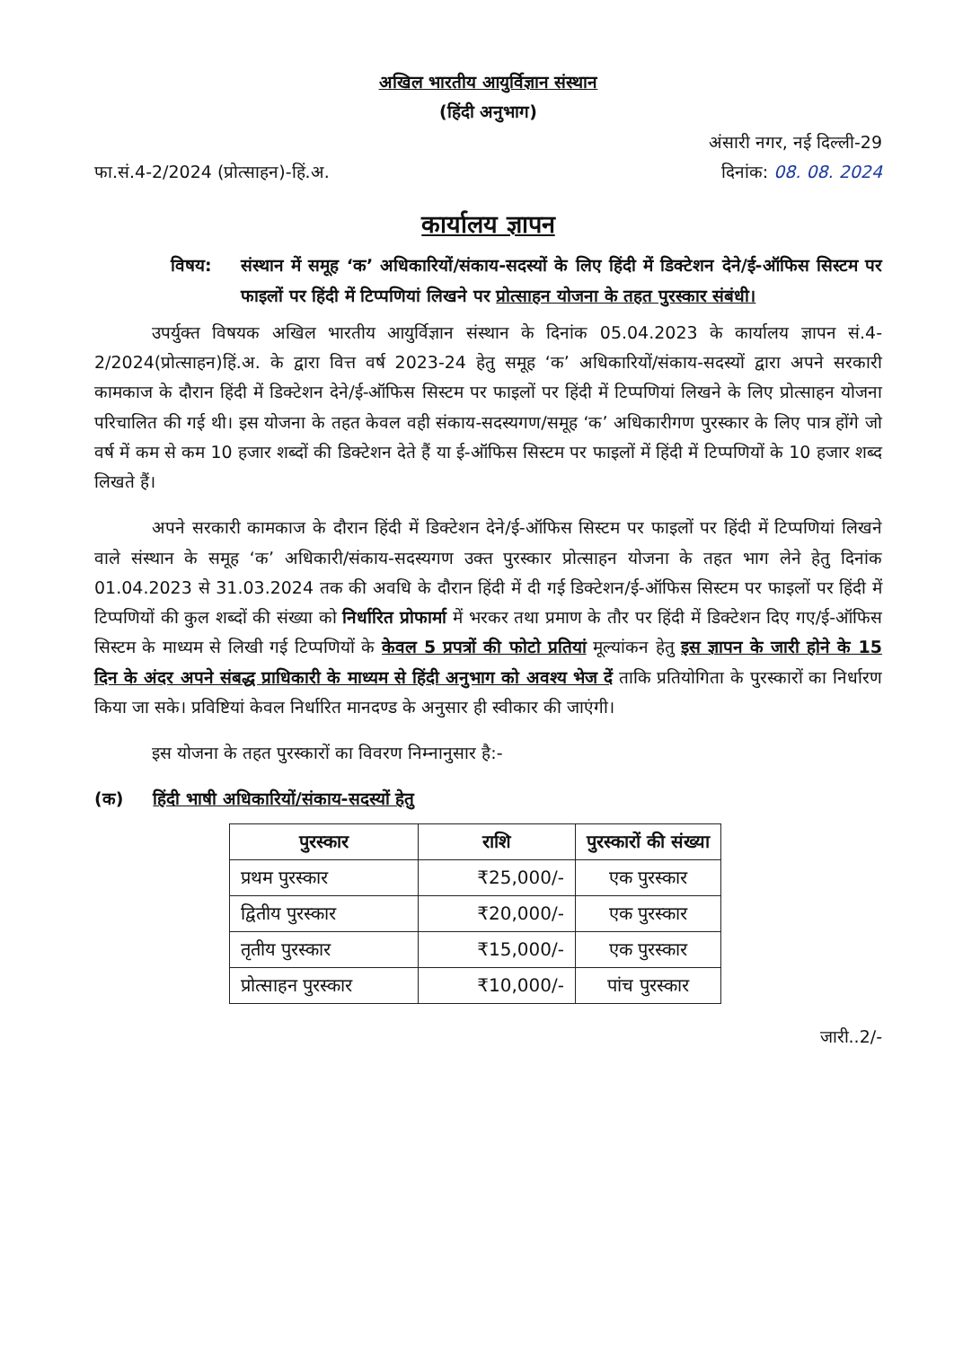अखिल भारतीय आयुर्विज्ञान संस्थान
(हिंदी अनुभाग)
अंसारी नगर, नई दिल्ली-29
फा.सं.4-2/2024 (प्रोत्साहन)-हिं.अ. दिनांक: 08. 08. 2024
कार्यालय ज्ञापन
विषय: संस्थान में समूह ‘क’ अधिकारियों/संकाय-सदस्यों के लिए हिंदी में डिक्टेशन देने/ई-ऑफिस सिस्टम पर फाइलों पर हिंदी में टिप्पणियां लिखने पर प्रोत्साहन योजना के तहत पुरस्कार संबंधी।
उपर्युक्त विषयक अखिल भारतीय आयुर्विज्ञान संस्थान के दिनांक 05.04.2023 के कार्यालय ज्ञापन सं.4-2/2024(प्रोत्साहन)हिं.अ. के द्वारा वित्त वर्ष 2023-24 हेतु समूह ‘क’ अधिकारियों/संकाय-सदस्यों द्वारा अपने सरकारी कामकाज के दौरान हिंदी में डिक्टेशन देने/ई-ऑफिस सिस्टम पर फाइलों पर हिंदी में टिप्पणियां लिखने के लिए प्रोत्साहन योजना परिचालित की गई थी। इस योजना के तहत केवल वही संकाय-सदस्यगण/समूह ‘क’ अधिकारीगण पुरस्कार के लिए पात्र होंगे जो वर्ष में कम से कम 10 हजार शब्दों की डिक्टेशन देते हैं या ई-ऑफिस सिस्टम पर फाइलों में हिंदी में टिप्पणियों के 10 हजार शब्द लिखते हैं।
अपने सरकारी कामकाज के दौरान हिंदी में डिक्टेशन देने/ई-ऑफिस सिस्टम पर फाइलों पर हिंदी में टिप्पणियां लिखने वाले संस्थान के समूह ‘क’ अधिकारी/संकाय-सदस्यगण उक्त पुरस्कार प्रोत्साहन योजना के तहत भाग लेने हेतु दिनांक 01.04.2023 से 31.03.2024 तक की अवधि के दौरान हिंदी में दी गई डिक्टेशन/ई-ऑफिस सिस्टम पर फाइलों पर हिंदी में टिप्पणियों की कुल शब्दों की संख्या को निर्धारित प्रोफार्मा में भरकर तथा प्रमाण के तौर पर हिंदी में डिक्टेशन दिए गए/ई-ऑफिस सिस्टम के माध्यम से लिखी गई टिप्पणियों के केवल 5 प्रपत्रों की फोटो प्रतियां मूल्यांकन हेतु इस ज्ञापन के जारी होने के 15 दिन के अंदर अपने संबद्ध प्राधिकारी के माध्यम से हिंदी अनुभाग को अवश्य भेज दें ताकि प्रतियोगिता के पुरस्कारों का निर्धारण किया जा सके। प्रविष्टियां केवल निर्धारित मानदण्ड के अनुसार ही स्वीकार की जाएंगी।
इस योजना के तहत पुरस्कारों का विवरण निम्नानुसार है:-
(क) हिंदी भाषी अधिकारियों/संकाय-सदस्यों हेतु
| पुरस्कार | राशि | पुरस्कारों की संख्या |
| --- | --- | --- |
| प्रथम पुरस्कार | ₹25,000/- | एक पुरस्कार |
| द्वितीय पुरस्कार | ₹20,000/- | एक पुरस्कार |
| तृतीय पुरस्कार | ₹15,000/- | एक पुरस्कार |
| प्रोत्साहन पुरस्कार | ₹10,000/- | पांच पुरस्कार |
जारी..2/-